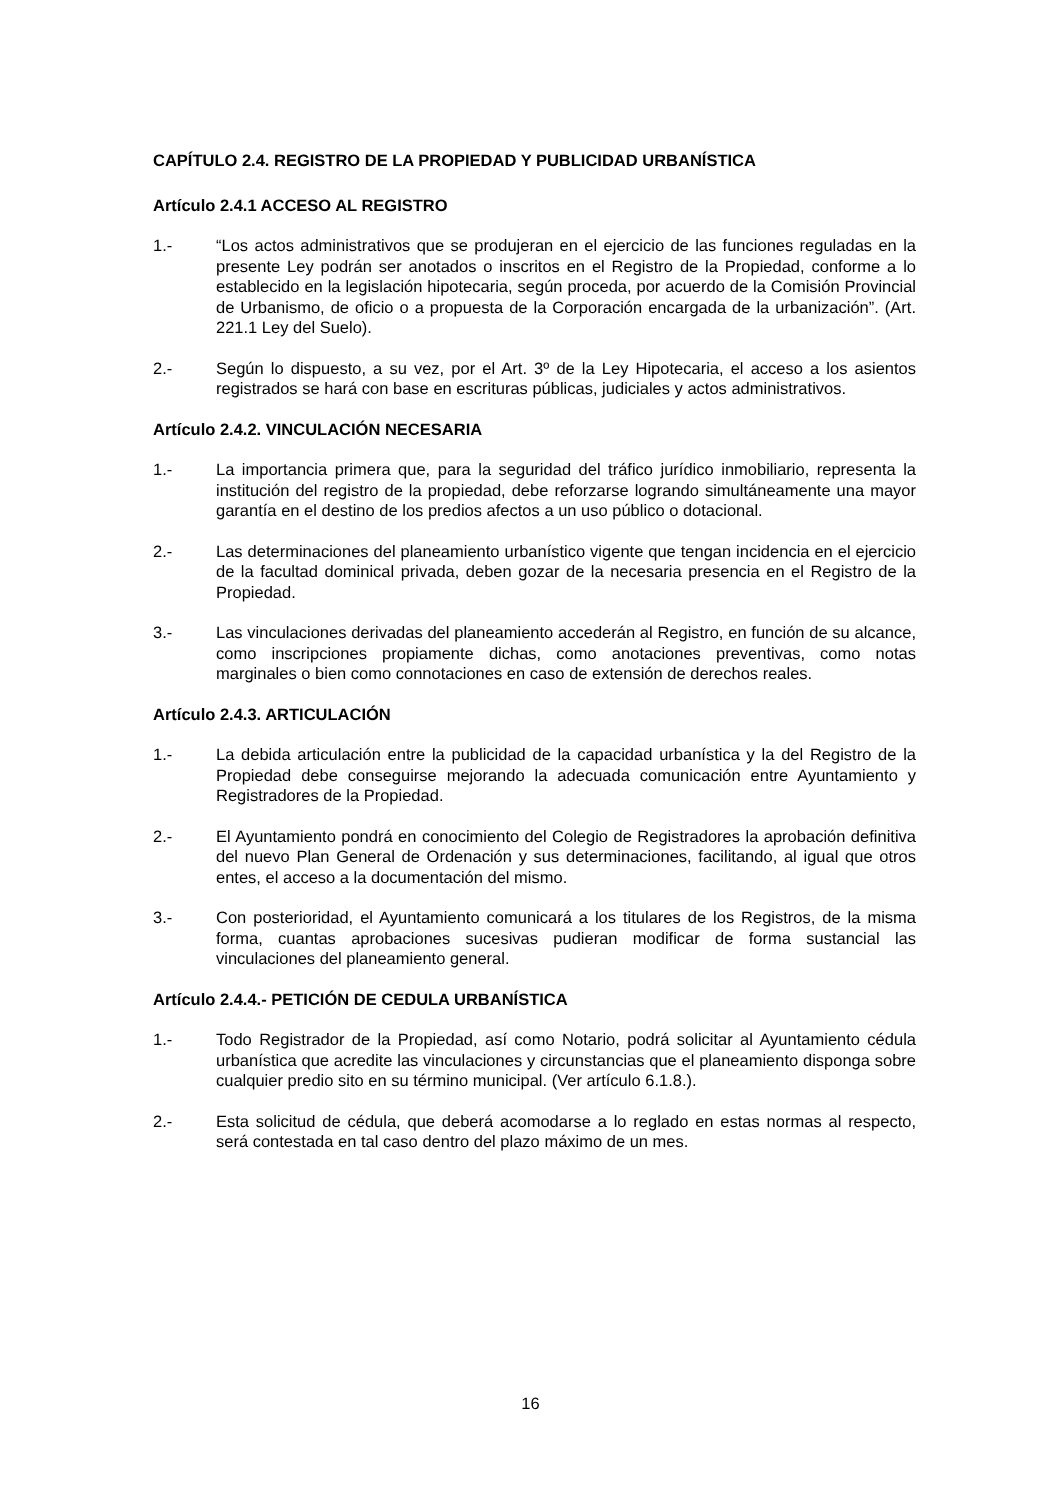CAPÍTULO 2.4. REGISTRO DE LA PROPIEDAD Y PUBLICIDAD URBANÍSTICA
Artículo 2.4.1 ACCESO AL REGISTRO
1.- “Los actos administrativos que se produjeran en el ejercicio de las funciones reguladas en la presente Ley podrán ser anotados o inscritos en el Registro de la Propiedad, conforme a lo establecido en la legislación hipotecaria, según proceda, por acuerdo de la Comisión Provincial de Urbanismo, de oficio o a propuesta de la Corporación encargada de la urbanización”. (Art. 221.1 Ley del Suelo).
2.- Según lo dispuesto, a su vez, por el Art. 3º de la Ley Hipotecaria, el acceso a los asientos registrados se hará con base en escrituras públicas, judiciales y actos administrativos.
Artículo 2.4.2. VINCULACIÓN NECESARIA
1.- La importancia primera que, para la seguridad del tráfico jurídico inmobiliario, representa la institución del registro de la propiedad, debe reforzarse logrando simultáneamente una mayor garantía en el destino de los predios afectos a un uso público o dotacional.
2.- Las determinaciones del planeamiento urbanístico vigente que tengan incidencia en el ejercicio de la facultad dominical privada, deben gozar de la necesaria presencia en el Registro de la Propiedad.
3.- Las vinculaciones derivadas del planeamiento accederán al Registro, en función de su alcance, como inscripciones propiamente dichas, como anotaciones preventivas, como notas marginales o bien como connotaciones en caso de extensión de derechos reales.
Artículo 2.4.3. ARTICULACIÓN
1.- La debida articulación entre la publicidad de la capacidad urbanística y la del Registro de la Propiedad debe conseguirse mejorando la adecuada comunicación entre Ayuntamiento y Registradores de la Propiedad.
2.- El Ayuntamiento pondrá en conocimiento del Colegio de Registradores la aprobación definitiva del nuevo Plan General de Ordenación y sus determinaciones, facilitando, al igual que otros entes, el acceso a la documentación del mismo.
3.- Con posterioridad, el Ayuntamiento comunicará a los titulares de los Registros, de la misma forma, cuantas aprobaciones sucesivas pudieran modificar de forma sustancial las vinculaciones del planeamiento general.
Artículo 2.4.4.- PETICIÓN DE CEDULA URBANÍSTICA
1.- Todo Registrador de la Propiedad, así como Notario, podrá solicitar al Ayuntamiento cédula urbanística que acredite las vinculaciones y circunstancias que el planeamiento disponga sobre cualquier predio sito en su término municipal. (Ver artículo 6.1.8.).
2.- Esta solicitud de cédula, que deberá acomodarse a lo reglado en estas normas al respecto, será contestada en tal caso dentro del plazo máximo de un mes.
16